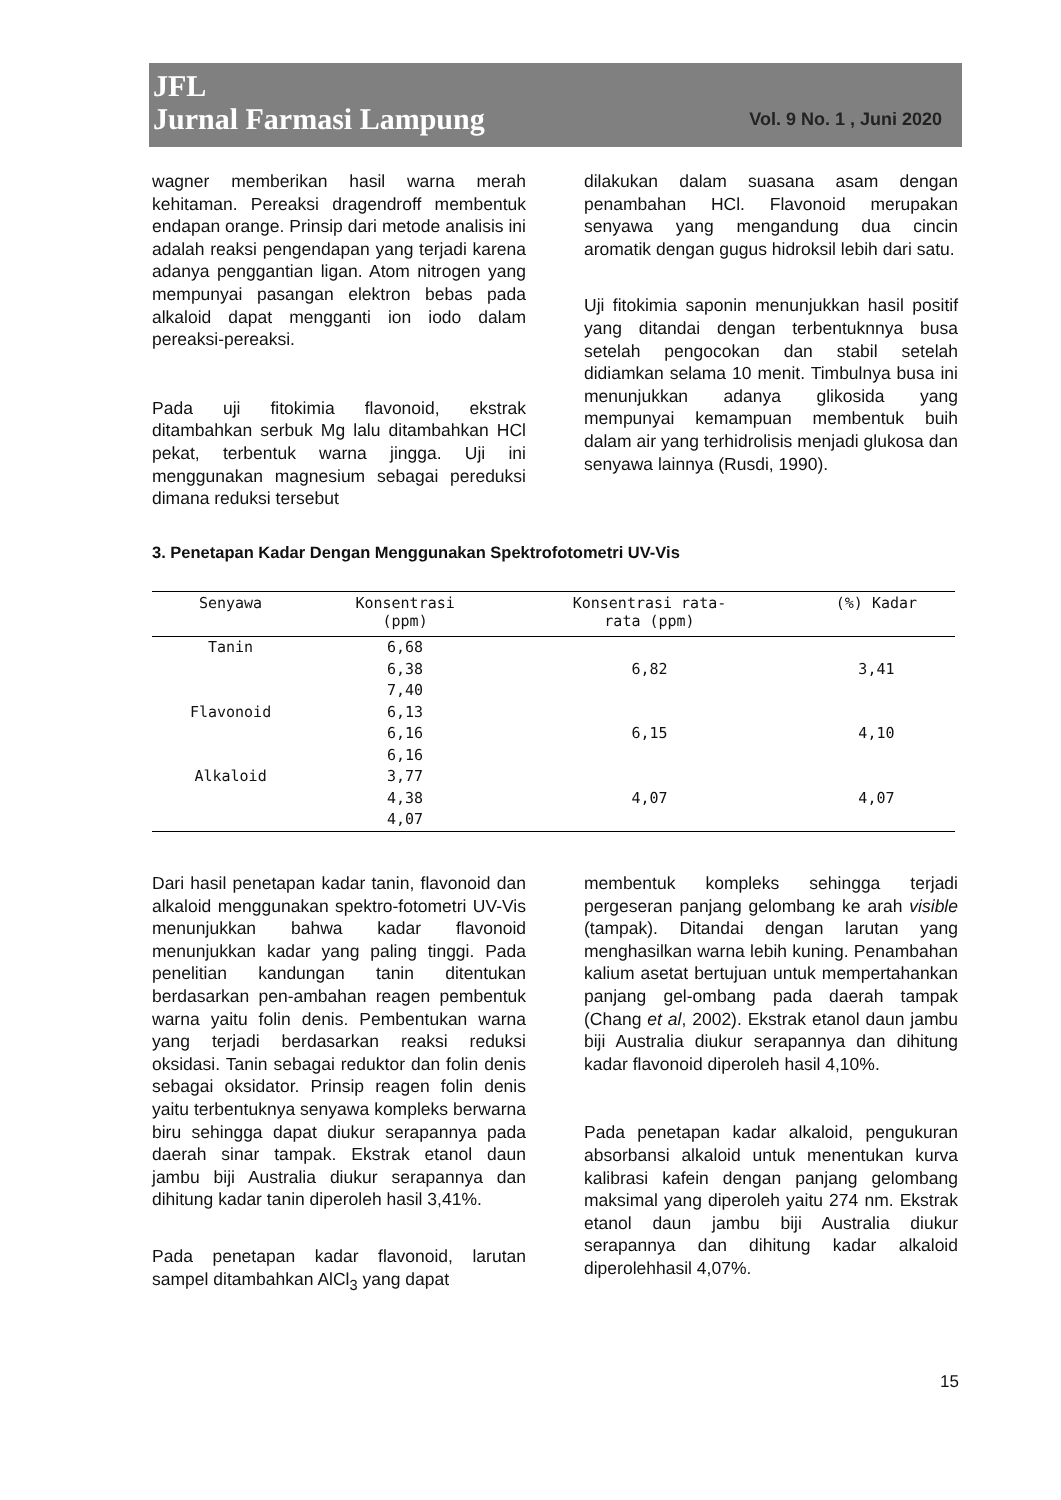JFL
Jurnal Farmasi Lampung Vol. 9 No. 1 , Juni 2020
wagner memberikan hasil warna merah kehitaman. Pereaksi dragendroff membentuk endapan orange. Prinsip dari metode analisis ini adalah reaksi pengendapan yang terjadi karena adanya penggantian ligan. Atom nitrogen yang mempunyai pasangan elektron bebas pada alkaloid dapat mengganti ion iodo dalam pereaksi-pereaksi.
Pada uji fitokimia flavonoid, ekstrak ditambahkan serbuk Mg lalu ditambahkan HCl pekat, terbentuk warna jingga. Uji ini menggunakan magnesium sebagai pereduksi dimana reduksi tersebut
dilakukan dalam suasana asam dengan penambahan HCl. Flavonoid merupakan senyawa yang mengandung dua cincin aromatik dengan gugus hidroksil lebih dari satu.
Uji fitokimia saponin menunjukkan hasil positif yang ditandai dengan terbentuknnya busa setelah pengocokan dan stabil setelah didiamkan selama 10 menit. Timbulnya busa ini menunjukkan adanya glikosida yang mempunyai kemampuan membentuk buih dalam air yang terhidrolisis menjadi glukosa dan senyawa lainnya (Rusdi, 1990).
3. Penetapan Kadar Dengan Menggunakan Spektrofotometri UV-Vis
| Senyawa | Konsentrasi (ppm) | Konsentrasi rata- rata (ppm) | (%) Kadar |
| --- | --- | --- | --- |
| Tanin | 6,68 | | |
| | 6,38 | 6,82 | 3,41 |
| | 7,40 | | |
| Flavonoid | 6,13 | | |
| | 6,16 | 6,15 | 4,10 |
| | 6,16 | | |
| Alkaloid | 3,77 | | |
| | 4,38 | 4,07 | 4,07 |
| | 4,07 | | |
Dari hasil penetapan kadar tanin, flavonoid dan alkaloid menggunakan spektro-fotometri UV-Vis menunjukkan bahwa kadar flavonoid menunjukkan kadar yang paling tinggi. Pada penelitian kandungan tanin ditentukan berdasarkan pen-ambahan reagen pembentuk warna yaitu folin denis. Pembentukan warna yang terjadi berdasarkan reaksi reduksi oksidasi. Tanin sebagai reduktor dan folin denis sebagai oksidator. Prinsip reagen folin denis yaitu terbentuknya senyawa kompleks berwarna biru sehingga dapat diukur serapannya pada daerah sinar tampak. Ekstrak etanol daun jambu biji Australia diukur serapannya dan dihitung kadar tanin diperoleh hasil 3,41%.
Pada penetapan kadar flavonoid, larutan sampel ditambahkan AlCl<sub>3</sub> yang dapat
membentuk kompleks sehingga terjadi pergeseran panjang gelombang ke arah visible (tampak). Ditandai dengan larutan yang menghasilkan warna lebih kuning. Penambahan kalium asetat bertujuan untuk mempertahankan panjang gel-ombang pada daerah tampak (Chang et al, 2002). Ekstrak etanol daun jambu biji Australia diukur serapannya dan dihitung kadar flavonoid diperoleh hasil 4,10%.
Pada penetapan kadar alkaloid, pengukuran absorbansi alkaloid untuk menentukan kurva kalibrasi kafein dengan panjang gelombang maksimal yang diperoleh yaitu 274 nm. Ekstrak etanol daun jambu biji Australia diukur serapannya dan dihitung kadar alkaloid diperolehhasil 4,07%.
15